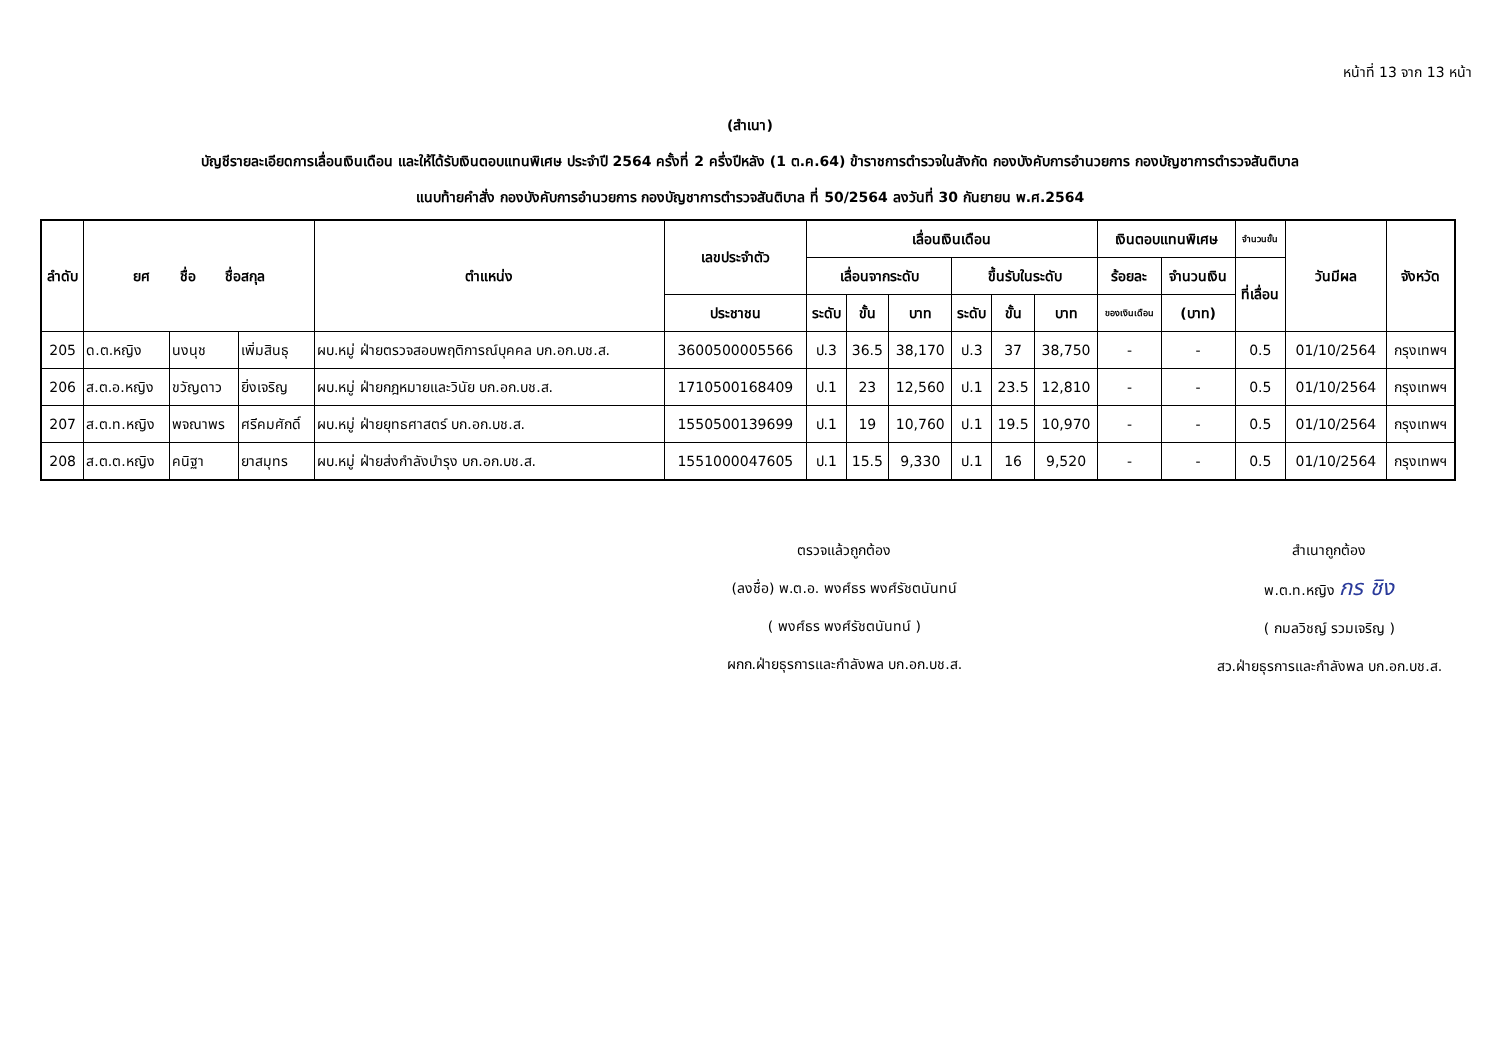หน้าที่ 13 จาก 13 หน้า
(สำเนา)
บัญชีรายละเอียดการเลื่อนเงินเดือน และให้ได้รับเงินตอบแทนพิเศษ ประจำปี 2564 ครั้งที่ 2 ครึ่งปีหลัง (1 ต.ค.64) ข้าราชการตำรวจในสังกัด กองบังคับการอำนวยการ กองบัญชาการตำรวจสันติบาล
แนบท้ายคำสั่ง กองบังคับการอำนวยการ กองบัญชาการตำรวจสันติบาล ที่ 50/2564 ลงวันที่ 30 กันยายน พ.ศ.2564
| ลำดับ | ยศ ชื่อ ชื่อสกุล | | | ตำแหน่ง | เลขประจำตัว | เลื่อนเงินเดือน | | | | | | เงินตอบแทนพิเศษ | | จำนวนขั้น | วันมีผล | จังหวัด |
| --- | --- | --- | --- | --- | --- | --- | --- | --- | --- | --- | --- | --- | --- | --- | --- | --- |
| | | | | | | เลื่อนจากระดับ | | | ขึ้นรับในระดับ | | | ร้อยละ | จำนวนเงิน | ที่เลื่อน | | |
| | | | | | ประชาชน | ระดับ | ขั้น | บาท | ระดับ | ขั้น | บาท | ของเงินเดือน | (บาท) | | | |
| 205 | ด.ต.หญิง | นงนุช | เพิ่มสินธุ | ผบ.หมู่ ฝ่ายตรวจสอบพฤติการณ์บุคคล บก.อก.บช.ส. | 3600500005566 | ป.3 | 36.5 | 38,170 | ป.3 | 37 | 38,750 | - | - | 0.5 | 01/10/2564 | กรุงเทพฯ |
| 206 | ส.ต.อ.หญิง | ขวัญดาว | ยิ่งเจริญ | ผบ.หมู่ ฝ่ายกฎหมายและวินัย บก.อก.บช.ส. | 1710500168409 | ป.1 | 23 | 12,560 | ป.1 | 23.5 | 12,810 | - | - | 0.5 | 01/10/2564 | กรุงเทพฯ |
| 207 | ส.ต.ท.หญิง | พจณาพร | ศรีคมศักดิ์ | ผบ.หมู่ ฝ่ายยุทธศาสตร์ บก.อก.บช.ส. | 1550500139699 | ป.1 | 19 | 10,760 | ป.1 | 19.5 | 10,970 | - | - | 0.5 | 01/10/2564 | กรุงเทพฯ |
| 208 | ส.ต.ต.หญิง | คนิฐา | ยาสมุทร | ผบ.หมู่ ฝ่ายส่งกำลังบำรุง บก.อก.บช.ส. | 1551000047605 | ป.1 | 15.5 | 9,330 | ป.1 | 16 | 9,520 | - | - | 0.5 | 01/10/2564 | กรุงเทพฯ |
ตรวจแล้วถูกต้อง
(ลงชื่อ) พ.ต.อ. พงศ์ธร พงศ์รัชตนันทน์
( พงศ์ธร พงศ์รัชตนันทน์ )
ผกก.ฝ่ายธุรการและกำลังพล บก.อก.บช.ส.
สำเนาถูกต้อง
พ.ต.ท.หญิง กร ชิง
( กมลวิชญ์ รวมเจริญ )
สว.ฝ่ายธุรการและกำลังพล บก.อก.บช.ส.